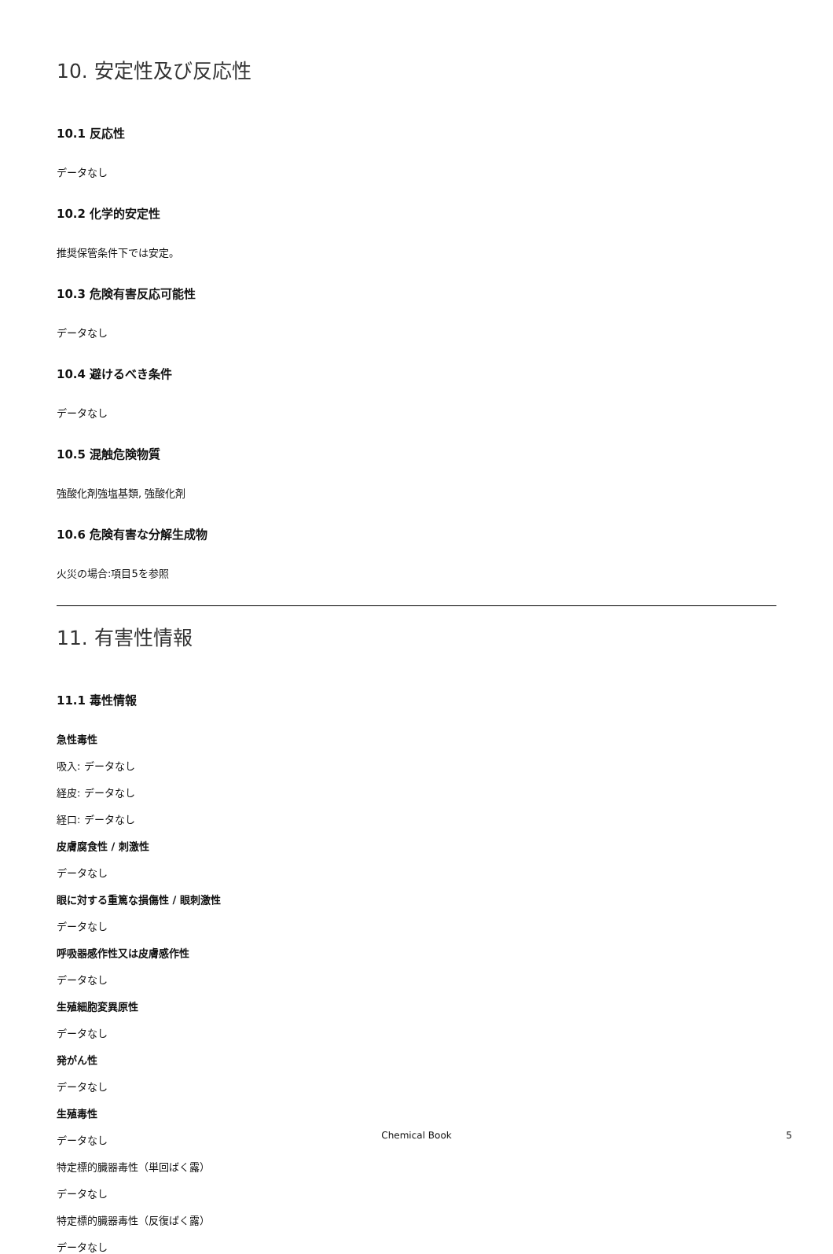10. 安定性及び反応性
10.1 反応性
データなし
10.2 化学的安定性
推奨保管条件下では安定。
10.3 危険有害反応可能性
データなし
10.4 避けるべき条件
データなし
10.5 混触危険物質
強酸化剤強塩基類, 強酸化剤
10.6 危険有害な分解生成物
火災の場合:項目5を参照
11. 有害性情報
11.1 毒性情報
急性毒性
吸入: データなし
経皮: データなし
経口: データなし
皮膚腐食性 / 刺激性
データなし
眼に対する重篤な損傷性 / 眼刺激性
データなし
呼吸器感作性又は皮膚感作性
データなし
生殖細胞変異原性
データなし
発がん性
データなし
生殖毒性
データなし
特定標的臓器毒性（単回ばく露）
データなし
特定標的臓器毒性（反復ばく露）
データなし
Chemical Book 5